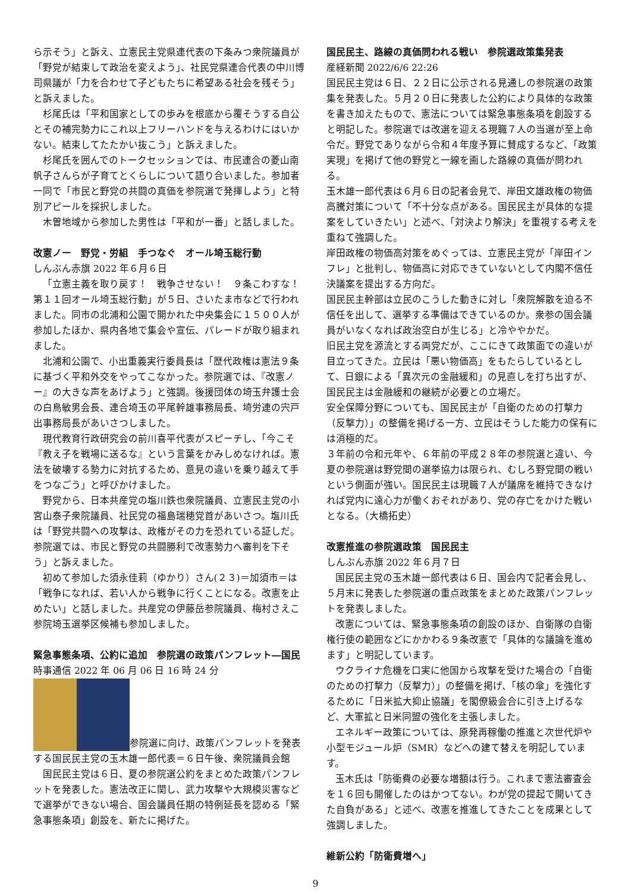ら示そう」と訴え、立憲民主党県連代表の下条みつ衆院議員が「野党が結束して政治を変えよう」、社民党県連合代表の中川博司県議が「力を合わせて子どもたちに希望ある社会を残そう」と訴えました。
杉尾氏は「平和国家としての歩みを根底から覆そうする自公とその補完勢力にこれ以上フリーハンドを与えるわけにはいかない。結束してたたかい抜こう」と訴えました。
杉尾氏を囲んでのトークセッションでは、市民連合の菱山南帆子さんらが子育てとくらしについて語り合いました。参加者一同で「市民と野党の共闘の真価を参院選で発揮しよう」と特別アピールを採択しました。
木曽地域から参加した男性は「平和が一番」と話しました。
改憲ノー　野党・労組　手つなぐ　オール埼玉総行動
しんぶん赤旗 2022 年６月６日
「立憲主義を取り戻す！　戦争させない！　９条こわすな！第１１回オール埼玉総行動」が５日、さいたま市などで行われました。同市の北浦和公園で開かれた中央集会に１５００人が参加したほか、県内各地で集会や宣伝、パレードが取り組まれました。
北浦和公園で、小出重義実行委員長は「歴代政権は憲法９条に基づく平和外交をやってこなかった。参院選では、『改憲ノー』の大きな声をあげよう」と強調。後援団体の埼玉弁護士会の白鳥敏男会長、連合埼玉の平尾幹雄事務局長、埼労連の宍戸出事務局長があいさつしました。
現代教育行政研究会の前川喜平代表がスピーチし、「今こそ『教え子を戦場に送るな』という言葉をかみしめなければ。憲法を破壊する勢力に対抗するため、意見の違いを乗り越えて手をつなごう」と呼びかけました。
野党から、日本共産党の塩川鉄也衆院議員、立憲民主党の小宮山泰子衆院議員、社民党の福島瑞穂党首があいさつ。塩川氏は「野党共闘への攻撃は、政権がその力を恐れている証しだ。参院選では、市民と野党の共闘勝利で改憲勢力へ審判を下そう」と訴えました。
初めて参加した須永佳莉（ゆかり）さん(２３)＝加須市＝は「戦争になれば、若い人から戦争に行くことになる。改憲を止めたい」と話しました。共産党の伊藤岳参院議員、梅村さえこ参院埼玉選挙区候補も参加しました。
緊急事態条項、公約に追加　参院選の政策パンフレット―国民
時事通信 2022 年 06 月 06 日 16 時 24 分
参院選に向け、政策パンフレットを発表する国民民主党の玉木雄一郎代表＝６日午後、衆院議員会館
国民民主党は６日、夏の参院選公約をまとめた政策パンフレットを発表した。憲法改正に関し、武力攻撃や大規模災害などで選挙ができない場合、国会議員任期の特例延長を認める「緊急事態条項」創設を、新たに掲げた。
国民民主、路線の真価問われる戦い　参院選政策集発表
産経新聞 2022/6/6 22:26
国民民主党は６日、２２日に公示される見通しの参院選の政策集を発表した。５月２０日に発表した公約により具体的な政策を書き加えたもので、憲法については緊急事態条項を創設すると明記した。参院選では改選を迎える現職７人の当選が至上命令だ。野党でありながら令和４年度予算に賛成するなど、「政策実現」を掲げて他の野党と一線を画した路線の真価が問われる。
玉木雄一郎代表は６月６日の記者会見で、岸田文雄政権の物価高騰対策について「不十分な点がある。国民民主が具体的な提案をしていきたい」と述べ、「対決より解決」を重視する考えを重ねて強調した。
岸田政権の物価高対策をめぐっては、立憲民主党が「岸田インフレ」と批判し、物価高に対応できていないとして内閣不信任決議案を提出する方向だ。
国民民主幹部は立民のこうした動きに対し「衆院解散を迫る不信任を出して、選挙する準備はできているのか。衆参の国会議員がいなくなれば政治空白が生じる」と冷ややかだ。
旧民主党を源流とする両党だが、ここにきて政策面での違いが目立ってきた。立民は「悪い物価高」をもたらしているとして、日銀による「異次元の金融緩和」の見直しを打ち出すが、国民民主は金融緩和の継続が必要との立場だ。
安全保障分野についても、国民民主が「自衛のための打撃力（反撃力）」の整備を掲げる一方、立民はそうした能力の保有には消極的だ。
３年前の令和元年や、６年前の平成２８年の参院選と違い、今夏の参院選は野党間の選挙協力は限られ、むしろ野党間の戦いという側面が強い。国民民主は現職７人が議席を維持できなければ党内に遠心力が働くおそれがあり、党の存亡をかけた戦いとなる。（大橋拓史）
改憲推進の参院選政策　国民民主
しんぶん赤旗 2022 年６月７日
国民民主党の玉木雄一郎代表は６日、国会内で記者会見し、５月末に発表した参院選の重点政策をまとめた政策パンフレットを発表しました。
改憲については、緊急事態条項の創設のほか、自衛隊の自衛権行使の範囲などにかかわる９条改憲で「具体的な議論を進めます」と明記しています。
ウクライナ危機を口実に他国から攻撃を受けた場合の「自衛のための打撃力（反撃力）」の整備を掲げ、「核の傘」を強化するために「日米拡大抑止協議」を閣僚級会合に引き上げるなど、大軍拡と日米同盟の強化を主張しました。
エネルギー政策については、原発再稼働の推進と次世代炉や小型モジュール炉（SMR）などへの建て替えを明記しています。
玉木氏は「防衛費の必要な増額は行う。これまで憲法審査会を１６回も開催したのはかつてない。わが党の提起で開いてきた自負がある」と述べ、改憲を推進してきたことを成果として強調しました。
維新公約「防衛費増へ」
9